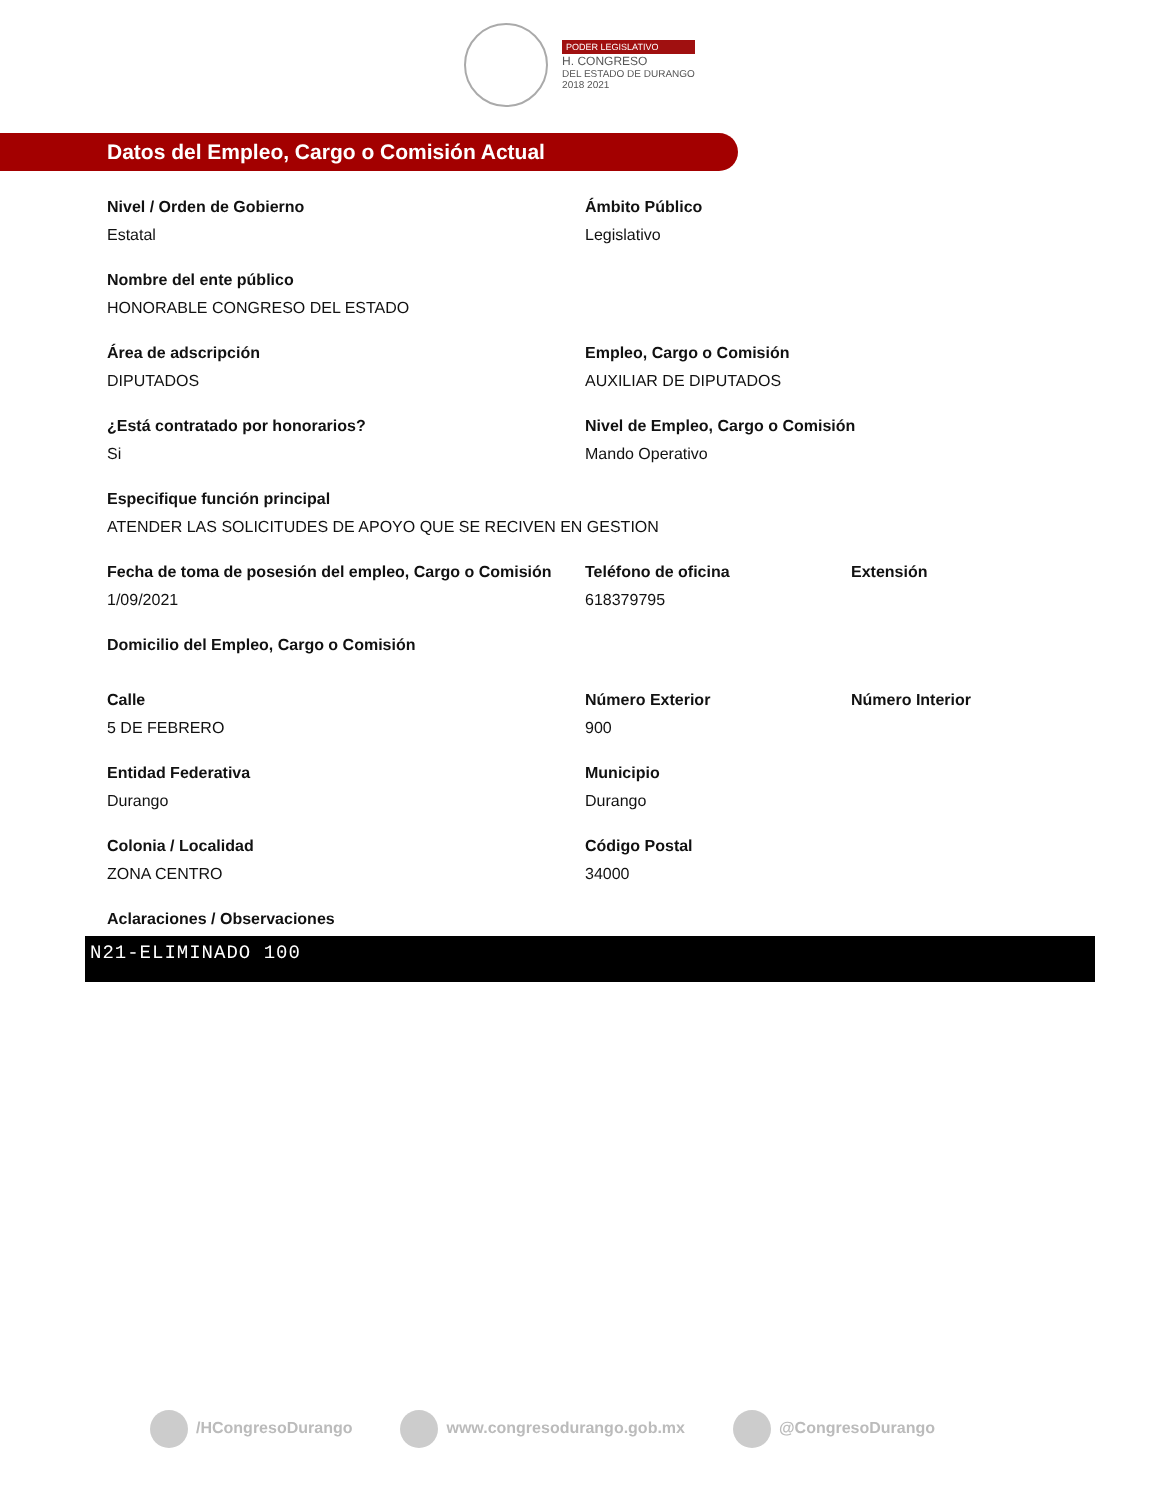PODER LEGISLATIVO
H. CONGRESO
DEL ESTADO DE DURANGO
2018 2021
Datos del Empleo, Cargo o Comisión Actual
Nivel / Orden de Gobierno
Estatal
Ámbito Público
Legislativo
Nombre del ente público
HONORABLE CONGRESO DEL ESTADO
Área de adscripción
DIPUTADOS
Empleo, Cargo o Comisión
AUXILIAR DE DIPUTADOS
¿Está contratado por honorarios?
Si
Nivel de Empleo, Cargo o Comisión
Mando Operativo
Especifique función principal
ATENDER LAS SOLICITUDES DE APOYO QUE SE RECIVEN EN GESTION
Fecha de toma de posesión del empleo, Cargo o Comisión
1/09/2021
Teléfono de oficina
618379795
Extensión
Domicilio del Empleo, Cargo o Comisión
Calle
5 DE FEBRERO
Número Exterior
900
Número Interior
Entidad Federativa
Durango
Municipio
Durango
Colonia / Localidad
ZONA CENTRO
Código Postal
34000
Aclaraciones / Observaciones
N21-ELIMINADO 100
/HCongresoDurango www.congresodurango.gob.mx @CongresoDurango